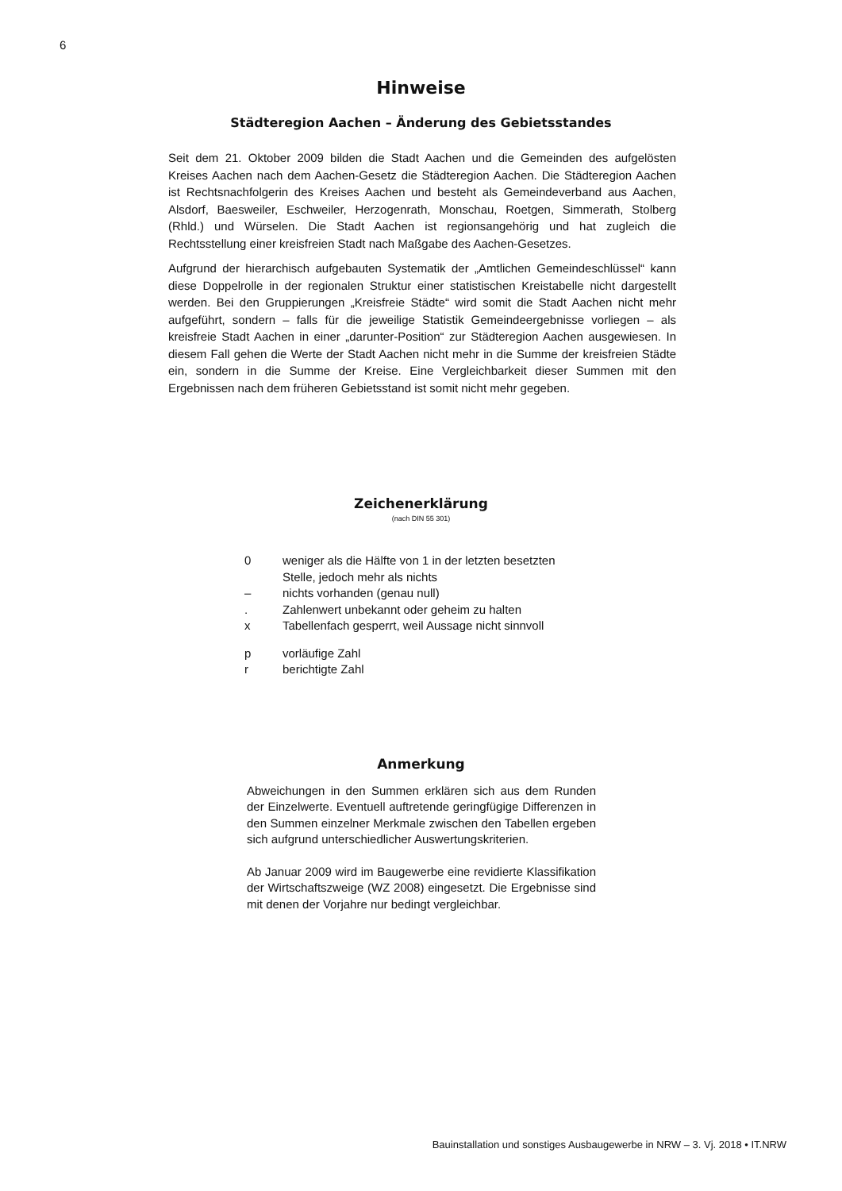6
Hinweise
Städteregion Aachen – Änderung des Gebietsstandes
Seit dem 21. Oktober 2009 bilden die Stadt Aachen und die Gemeinden des aufgelösten Kreises Aachen nach dem Aachen-Gesetz die Städteregion Aachen. Die Städteregion Aachen ist Rechtsnachfolgerin des Kreises Aachen und besteht als Gemeindeverband aus Aachen, Alsdorf, Baesweiler, Eschweiler, Herzogenrath, Monschau, Roetgen, Simmerath, Stolberg (Rhld.) und Würselen. Die Stadt Aachen ist regionsangehörig und hat zugleich die Rechtsstellung einer kreisfreien Stadt nach Maßgabe des Aachen-Gesetzes.
Aufgrund der hierarchisch aufgebauten Systematik der „Amtlichen Gemeindeschlüssel“ kann diese Doppelrolle in der regionalen Struktur einer statistischen Kreistabelle nicht dargestellt werden. Bei den Gruppierungen „Kreisfreie Städte“ wird somit die Stadt Aachen nicht mehr aufgeführt, sondern – falls für die jeweilige Statistik Gemeindeergebnisse vorliegen – als kreisfreie Stadt Aachen in einer „darunter-Position“ zur Städteregion Aachen ausgewiesen. In diesem Fall gehen die Werte der Stadt Aachen nicht mehr in die Summe der kreisfreien Städte ein, sondern in die Summe der Kreise. Eine Vergleichbarkeit dieser Summen mit den Ergebnissen nach dem früheren Gebietsstand ist somit nicht mehr gegeben.
Zeichenerklärung
(nach DIN 55 301)
| 0 | weniger als die Hälfte von 1 in der letzten besetzten Stelle, jedoch mehr als nichts |
| – | nichts vorhanden (genau null) |
| . | Zahlenwert unbekannt oder geheim zu halten |
| x | Tabellenfach gesperrt, weil Aussage nicht sinnvoll |
| p | vorläufige Zahl |
| r | berichtigte Zahl |
Anmerkung
Abweichungen in den Summen erklären sich aus dem Runden der Einzelwerte. Eventuell auftretende geringfügige Differenzen in den Summen einzelner Merkmale zwischen den Tabellen ergeben sich aufgrund unterschiedlicher Auswertungskriterien.
Ab Januar 2009 wird im Baugewerbe eine revidierte Klassifikation der Wirtschaftszweige (WZ 2008) eingesetzt. Die Ergebnisse sind mit denen der Vorjahre nur bedingt vergleichbar.
Bauinstallation und sonstiges Ausbaugewerbe in NRW – 3. Vj. 2018 • IT.NRW